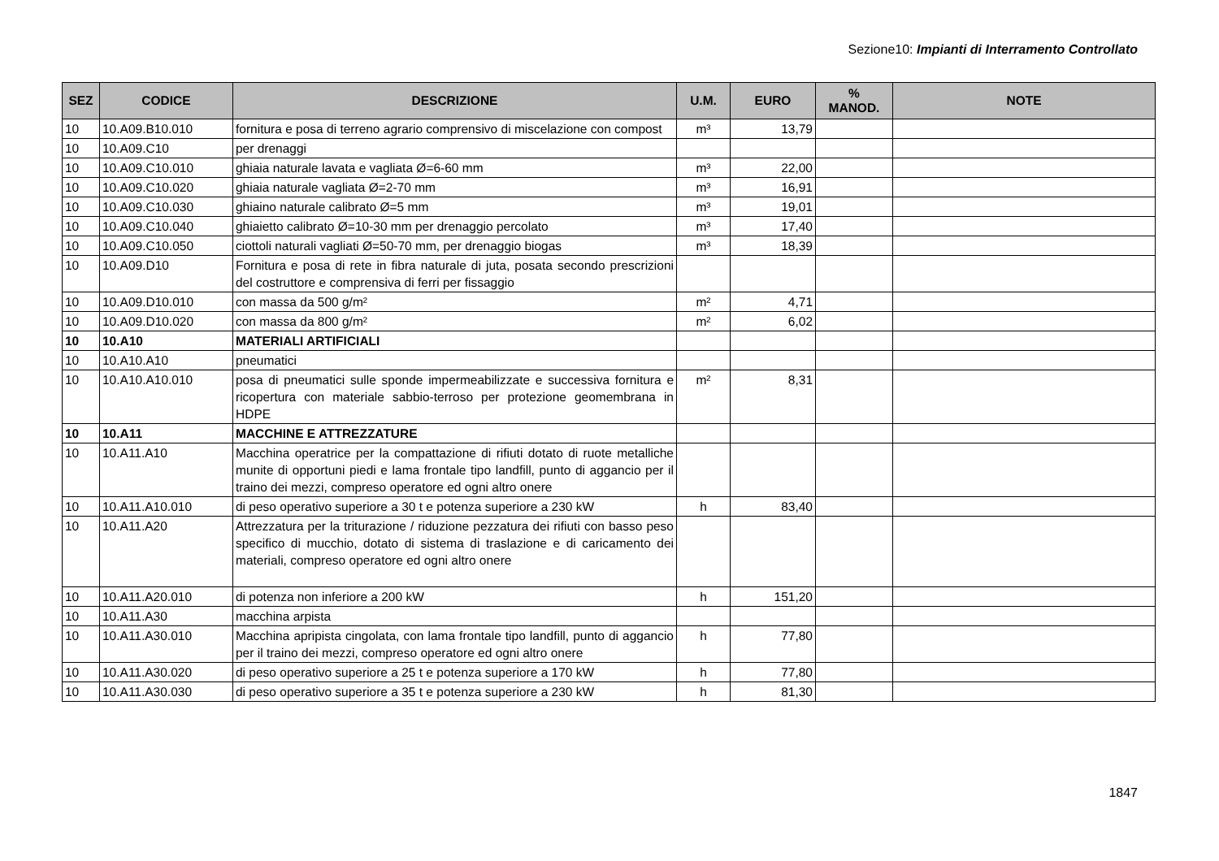Sezione10: Impianti di Interramento Controllato
| SEZ | CODICE | DESCRIZIONE | U.M. | EURO | % MANOD. | NOTE |
| --- | --- | --- | --- | --- | --- | --- |
| 10 | 10.A09.B10.010 | fornitura e posa di terreno agrario comprensivo di miscelazione con compost | m³ | 13,79 | | |
| 10 | 10.A09.C10 | per drenaggi | | | | |
| 10 | 10.A09.C10.010 | ghiaia naturale lavata e vagliata Ø=6-60 mm | m³ | 22,00 | | |
| 10 | 10.A09.C10.020 | ghiaia naturale vagliata Ø=2-70 mm | m³ | 16,91 | | |
| 10 | 10.A09.C10.030 | ghiaino naturale calibrato Ø=5 mm | m³ | 19,01 | | |
| 10 | 10.A09.C10.040 | ghiaietto calibrato Ø=10-30 mm per drenaggio percolato | m³ | 17,40 | | |
| 10 | 10.A09.C10.050 | ciottoli naturali vagliati Ø=50-70 mm, per drenaggio biogas | m³ | 18,39 | | |
| 10 | 10.A09.D10 | Fornitura e posa di rete in fibra naturale di juta, posata secondo prescrizioni del costruttore e comprensiva di ferri per fissaggio | | | | |
| 10 | 10.A09.D10.010 | con massa da 500 g/m² | m² | 4,71 | | |
| 10 | 10.A09.D10.020 | con massa da 800 g/m² | m² | 6,02 | | |
| 10 | 10.A10 | MATERIALI ARTIFICIALI | | | | |
| 10 | 10.A10.A10 | pneumatici | | | | |
| 10 | 10.A10.A10.010 | posa di pneumatici sulle sponde impermeabilizzate e successiva fornitura e ricopertura con materiale sabbio-terroso per protezione geomembrana in HDPE | m² | 8,31 | | |
| 10 | 10.A11 | MACCHINE E ATTREZZATURE | | | | |
| 10 | 10.A11.A10 | Macchina operatrice per la compattazione di rifiuti dotato di ruote metalliche munite di opportuni piedi e lama frontale tipo landfill, punto di aggancio per il traino dei mezzi, compreso operatore ed ogni altro onere | | | | |
| 10 | 10.A11.A10.010 | di peso operativo superiore a 30 t e potenza superiore a 230 kW | h | 83,40 | | |
| 10 | 10.A11.A20 | Attrezzatura per la triturazione / riduzione pezzatura dei rifiuti con basso peso specifico di mucchio, dotato di sistema di traslazione e di caricamento dei materiali, compreso operatore ed ogni altro onere | | | | |
| 10 | 10.A11.A20.010 | di potenza non inferiore a 200 kW | h | 151,20 | | |
| 10 | 10.A11.A30 | macchina arpista | | | | |
| 10 | 10.A11.A30.010 | Macchina apripista cingolata, con lama frontale tipo landfill, punto di aggancio per il traino dei mezzi, compreso operatore ed ogni altro onere | h | 77,80 | | |
| 10 | 10.A11.A30.020 | di peso operativo superiore a 25 t e potenza superiore a 170 kW | h | 77,80 | | |
| 10 | 10.A11.A30.030 | di peso operativo superiore a 35 t e potenza superiore a 230 kW | h | 81,30 | | |
1847